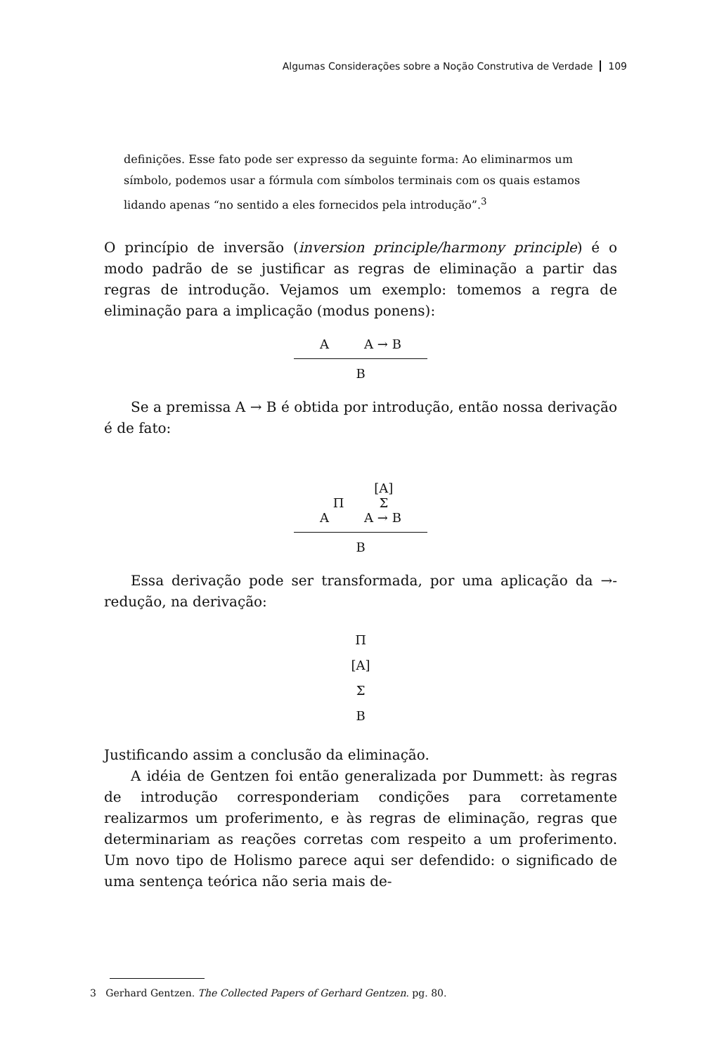Algumas Considerações sobre a Noção Construtiva de Verdade 109
definições. Esse fato pode ser expresso da seguinte forma: Ao eliminarmos um símbolo, podemos usar a fórmula com símbolos terminais com os quais estamos lidando apenas “no sentido a eles fornecidos pela introdução”.<sup>3</sup>
O princípio de inversão (inversion principle/harmony principle) é o modo padrão de se justificar as regras de eliminação a partir das regras de introdução. Vejamos um exemplo: tomemos a regra de eliminação para a implicação (modus ponens):
A A → B
B
Se a premissa A → B é obtida por introdução, então nossa derivação é de fato:
Π [A]
Π Σ
A A → B
B
Essa derivação pode ser transformada, por uma aplicação da →-redução, na derivação:
Π
[A]
Σ
B
Justificando assim a conclusão da eliminação.
A idéia de Gentzen foi então generalizada por Dummett: às regras de introdução corresponderiam condições para corretamente realizarmos um proferimento, e às regras de eliminação, regras que determinariam as reações corretas com respeito a um proferimento. Um novo tipo de Holismo parece aqui ser defendido: o significado de uma sentença teórica não seria mais de-
3 Gerhard Gentzen. The Collected Papers of Gerhard Gentzen. pg. 80.